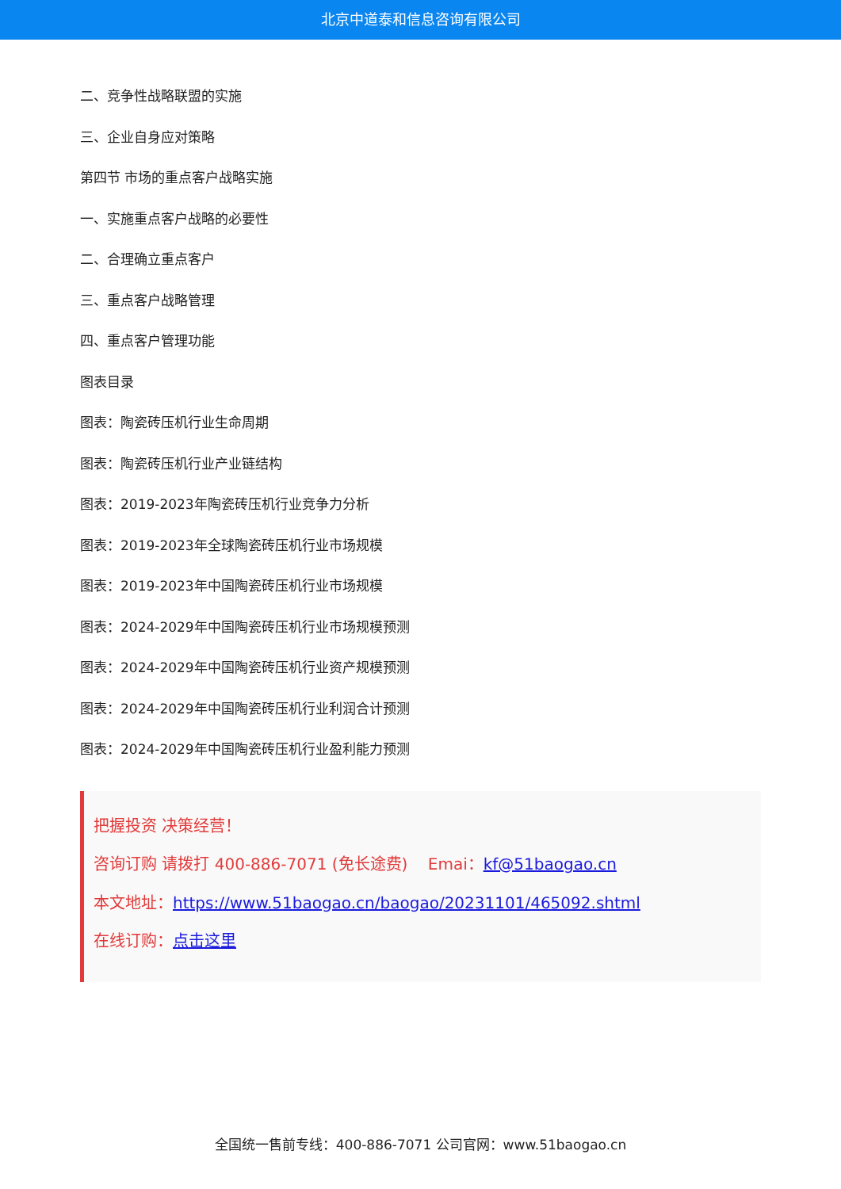北京中道泰和信息咨询有限公司
二、竞争性战略联盟的实施
三、企业自身应对策略
第四节 市场的重点客户战略实施
一、实施重点客户战略的必要性
二、合理确立重点客户
三、重点客户战略管理
四、重点客户管理功能
图表目录
图表：陶瓷砖压机行业生命周期
图表：陶瓷砖压机行业产业链结构
图表：2019-2023年陶瓷砖压机行业竞争力分析
图表：2019-2023年全球陶瓷砖压机行业市场规模
图表：2019-2023年中国陶瓷砖压机行业市场规模
图表：2024-2029年中国陶瓷砖压机行业市场规模预测
图表：2024-2029年中国陶瓷砖压机行业资产规模预测
图表：2024-2029年中国陶瓷砖压机行业利润合计预测
图表：2024-2029年中国陶瓷砖压机行业盈利能力预测
把握投资 决策经营！
咨询订购 请拨打 400-886-7071 (免长途费) Emai：kf@51baogao.cn
本文地址：https://www.51baogao.cn/baogao/20231101/465092.shtml
在线订购：点击这里
全国统一售前专线：400-886-7071 公司官网：www.51baogao.cn